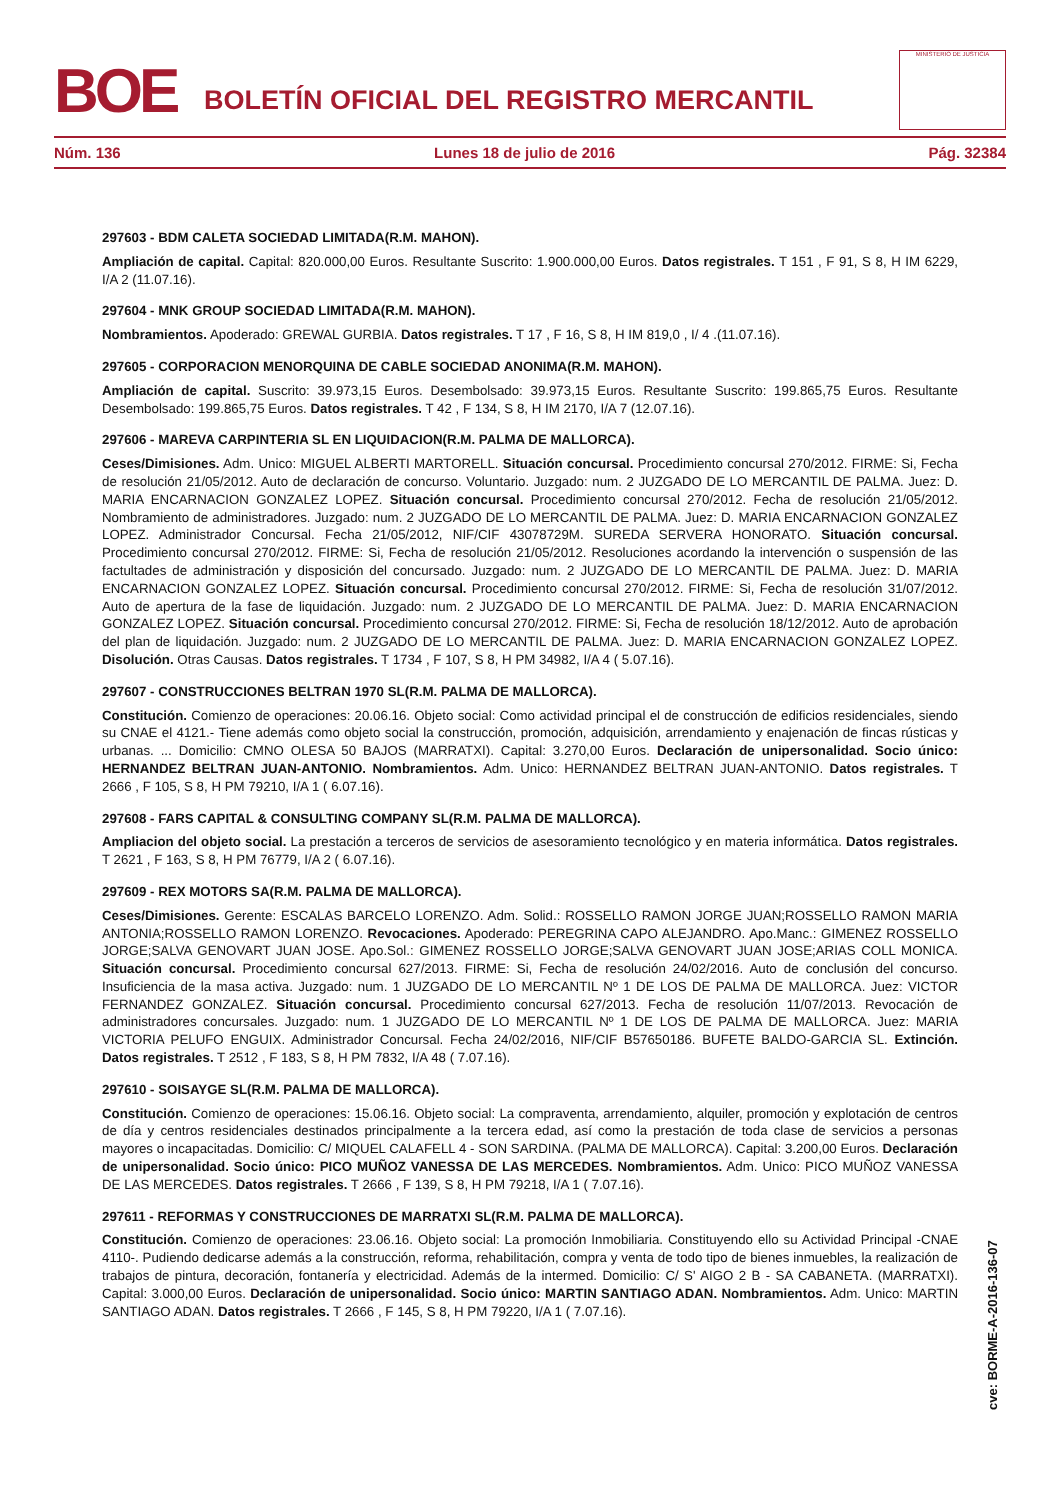BOE
BOLETÍN OFICIAL DEL REGISTRO MERCANTIL
MINISTERIO DE JUSTICIA
Núm. 136 Lunes 18 de julio de 2016 Pág. 32384
297603 - BDM CALETA SOCIEDAD LIMITADA(R.M. MAHON).
Ampliación de capital. Capital: 820.000,00 Euros. Resultante Suscrito: 1.900.000,00 Euros. Datos registrales. T 151 , F 91, S 8, H IM 6229, I/A 2 (11.07.16).
297604 - MNK GROUP SOCIEDAD LIMITADA(R.M. MAHON).
Nombramientos. Apoderado: GREWAL GURBIA. Datos registrales. T 17 , F 16, S 8, H IM 819,0 , I/ 4 .(11.07.16).
297605 - CORPORACION MENORQUINA DE CABLE SOCIEDAD ANONIMA(R.M. MAHON).
Ampliación de capital. Suscrito: 39.973,15 Euros. Desembolsado: 39.973,15 Euros. Resultante Suscrito: 199.865,75 Euros. Resultante Desembolsado: 199.865,75 Euros. Datos registrales. T 42 , F 134, S 8, H IM 2170, I/A 7 (12.07.16).
297606 - MAREVA CARPINTERIA SL EN LIQUIDACION(R.M. PALMA DE MALLORCA).
Ceses/Dimisiones. Adm. Unico: MIGUEL ALBERTI MARTORELL. Situación concursal. Procedimiento concursal 270/2012. FIRME: Si, Fecha de resolución 21/05/2012. Auto de declaración de concurso. Voluntario. Juzgado: num. 2 JUZGADO DE LO MERCANTIL DE PALMA. Juez: D. MARIA ENCARNACION GONZALEZ LOPEZ. Situación concursal. Procedimiento concursal 270/2012. Fecha de resolución 21/05/2012. Nombramiento de administradores. Juzgado: num. 2 JUZGADO DE LO MERCANTIL DE PALMA. Juez: D. MARIA ENCARNACION GONZALEZ LOPEZ. Administrador Concursal. Fecha 21/05/2012, NIF/CIF 43078729M. SUREDA SERVERA HONORATO. Situación concursal. Procedimiento concursal 270/2012. FIRME: Si, Fecha de resolución 21/05/2012. Resoluciones acordando la intervención o suspensión de las factultades de administración y disposición del concursado. Juzgado: num. 2 JUZGADO DE LO MERCANTIL DE PALMA. Juez: D. MARIA ENCARNACION GONZALEZ LOPEZ. Situación concursal. Procedimiento concursal 270/2012. FIRME: Si, Fecha de resolución 31/07/2012. Auto de apertura de la fase de liquidación. Juzgado: num. 2 JUZGADO DE LO MERCANTIL DE PALMA. Juez: D. MARIA ENCARNACION GONZALEZ LOPEZ. Situación concursal. Procedimiento concursal 270/2012. FIRME: Si, Fecha de resolución 18/12/2012. Auto de aprobación del plan de liquidación. Juzgado: num. 2 JUZGADO DE LO MERCANTIL DE PALMA. Juez: D. MARIA ENCARNACION GONZALEZ LOPEZ. Disolución. Otras Causas. Datos registrales. T 1734 , F 107, S 8, H PM 34982, I/A 4 ( 5.07.16).
297607 - CONSTRUCCIONES BELTRAN 1970 SL(R.M. PALMA DE MALLORCA).
Constitución. Comienzo de operaciones: 20.06.16. Objeto social: Como actividad principal el de construcción de edificios residenciales, siendo su CNAE el 4121.- Tiene además como objeto social la construcción, promoción, adquisición, arrendamiento y enajenación de fincas rústicas y urbanas. ... Domicilio: CMNO OLESA 50 BAJOS (MARRATXI). Capital: 3.270,00 Euros. Declaración de unipersonalidad. Socio único: HERNANDEZ BELTRAN JUAN-ANTONIO. Nombramientos. Adm. Unico: HERNANDEZ BELTRAN JUAN-ANTONIO. Datos registrales. T 2666 , F 105, S 8, H PM 79210, I/A 1 ( 6.07.16).
297608 - FARS CAPITAL & CONSULTING COMPANY SL(R.M. PALMA DE MALLORCA).
Ampliacion del objeto social. La prestación a terceros de servicios de asesoramiento tecnológico y en materia informática. Datos registrales. T 2621 , F 163, S 8, H PM 76779, I/A 2 ( 6.07.16).
297609 - REX MOTORS SA(R.M. PALMA DE MALLORCA).
Ceses/Dimisiones. Gerente: ESCALAS BARCELO LORENZO. Adm. Solid.: ROSSELLO RAMON JORGE JUAN;ROSSELLO RAMON MARIA ANTONIA;ROSSELLO RAMON LORENZO. Revocaciones. Apoderado: PEREGRINA CAPO ALEJANDRO. Apo.Manc.: GIMENEZ ROSSELLO JORGE;SALVA GENOVART JUAN JOSE. Apo.Sol.: GIMENEZ ROSSELLO JORGE;SALVA GENOVART JUAN JOSE;ARIAS COLL MONICA. Situación concursal. Procedimiento concursal 627/2013. FIRME: Si, Fecha de resolución 24/02/2016. Auto de conclusión del concurso. Insuficiencia de la masa activa. Juzgado: num. 1 JUZGADO DE LO MERCANTIL Nº 1 DE LOS DE PALMA DE MALLORCA. Juez: VICTOR FERNANDEZ GONZALEZ. Situación concursal. Procedimiento concursal 627/2013. Fecha de resolución 11/07/2013. Revocación de administradores concursales. Juzgado: num. 1 JUZGADO DE LO MERCANTIL Nº 1 DE LOS DE PALMA DE MALLORCA. Juez: MARIA VICTORIA PELUFO ENGUIX. Administrador Concursal. Fecha 24/02/2016, NIF/CIF B57650186. BUFETE BALDO-GARCIA SL. Extinción. Datos registrales. T 2512 , F 183, S 8, H PM 7832, I/A 48 ( 7.07.16).
297610 - SOISAYGE SL(R.M. PALMA DE MALLORCA).
Constitución. Comienzo de operaciones: 15.06.16. Objeto social: La compraventa, arrendamiento, alquiler, promoción y explotación de centros de día y centros residenciales destinados principalmente a la tercera edad, así como la prestación de toda clase de servicios a personas mayores o incapacitadas. Domicilio: C/ MIQUEL CALAFELL 4 - SON SARDINA. (PALMA DE MALLORCA). Capital: 3.200,00 Euros. Declaración de unipersonalidad. Socio único: PICO MUÑOZ VANESSA DE LAS MERCEDES. Nombramientos. Adm. Unico: PICO MUÑOZ VANESSA DE LAS MERCEDES. Datos registrales. T 2666 , F 139, S 8, H PM 79218, I/A 1 ( 7.07.16).
297611 - REFORMAS Y CONSTRUCCIONES DE MARRATXI SL(R.M. PALMA DE MALLORCA).
Constitución. Comienzo de operaciones: 23.06.16. Objeto social: La promoción Inmobiliaria. Constituyendo ello su Actividad Principal -CNAE 4110-. Pudiendo dedicarse además a la construcción, reforma, rehabilitación, compra y venta de todo tipo de bienes inmuebles, la realización de trabajos de pintura, decoración, fontanería y electricidad. Además de la intermed. Domicilio: C/ S' AIGO 2 B - SA CABANETA. (MARRATXI). Capital: 3.000,00 Euros. Declaración de unipersonalidad. Socio único: MARTIN SANTIAGO ADAN. Nombramientos. Adm. Unico: MARTIN SANTIAGO ADAN. Datos registrales. T 2666 , F 145, S 8, H PM 79220, I/A 1 ( 7.07.16).
cve: BORME-A-2016-136-07